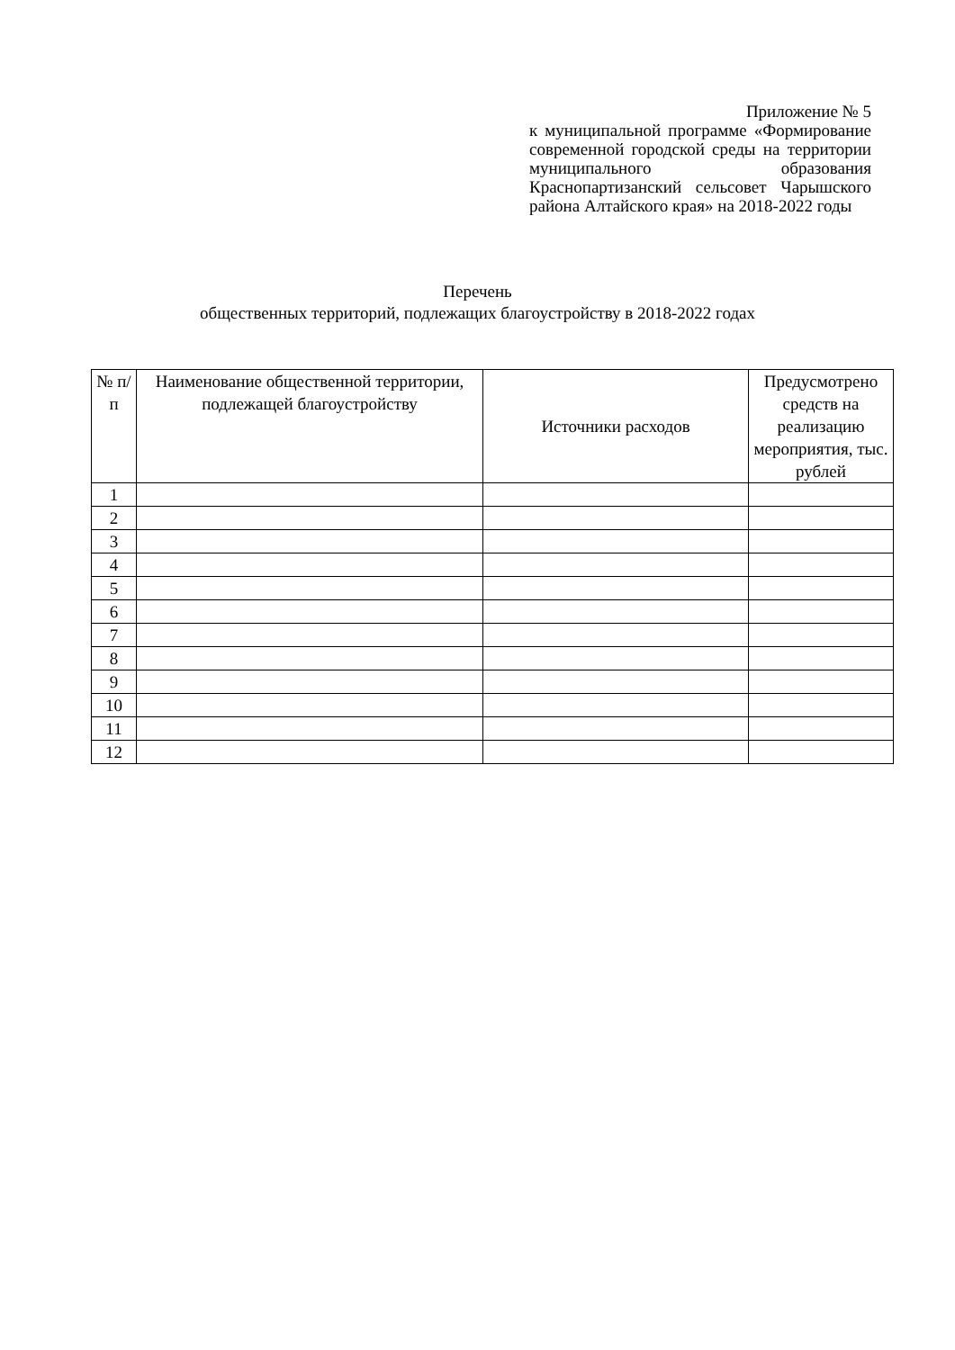Приложение № 5
к муниципальной программе «Формирование современной городской среды на территории муниципального образования Краснопартизанский сельсовет Чарышского района Алтайского края» на 2018-2022 годы
Перечень
общественных территорий, подлежащих благоустройству в 2018-2022 годах
| № п/п | Наименование общественной территории, подлежащей благоустройству | Источники расходов | Предусмотрено средств на реализацию мероприятия, тыс. рублей |
| --- | --- | --- | --- |
| 1 | | | |
| 2 | | | |
| 3 | | | |
| 4 | | | |
| 5 | | | |
| 6 | | | |
| 7 | | | |
| 8 | | | |
| 9 | | | |
| 10 | | | |
| 11 | | | |
| 12 | | | |